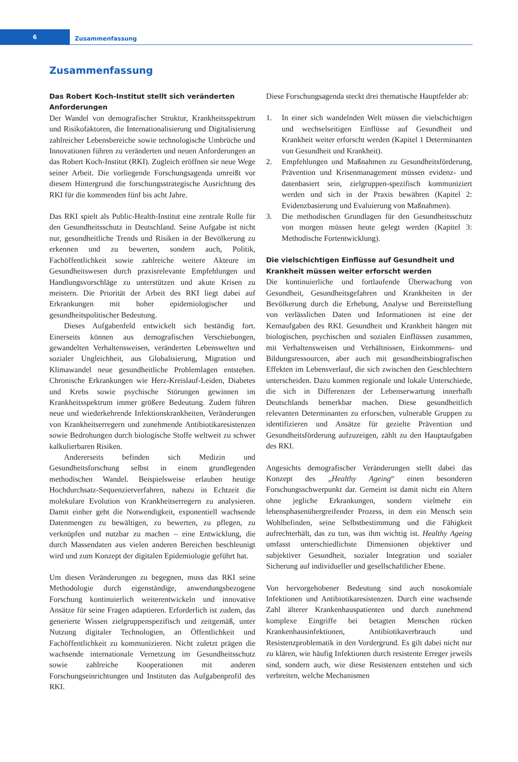6
Zusammenfassung
Zusammenfassung
Das Robert Koch-Institut stellt sich veränderten Anforderungen
Der Wandel von demografischer Struktur, Krankheitsspektrum und Risikofaktoren, die Internationalisierung und Digitalisierung zahlreicher Lebensbereiche sowie technologische Umbrüche und Innovationen führen zu veränderten und neuen Anforderungen an das Robert Koch-Institut (RKI). Zugleich eröffnen sie neue Wege seiner Arbeit. Die vorliegende Forschungsagenda umreißt vor diesem Hintergrund die forschungsstrategische Ausrichtung des RKI für die kommenden fünf bis acht Jahre.
Das RKI spielt als Public-Health-Institut eine zentrale Rolle für den Gesundheitsschutz in Deutschland. Seine Aufgabe ist nicht nur, gesundheitliche Trends und Risiken in der Bevölkerung zu erkennen und zu bewerten, sondern auch, Politik, Fachöffentlichkeit sowie zahlreiche weitere Akteure im Gesundheitswesen durch praxisrelevante Empfehlungen und Handlungsvorschläge zu unterstützen und akute Krisen zu meistern. Die Priorität der Arbeit des RKI liegt dabei auf Erkrankungen mit hoher epidemiologischer und gesundheitspolitischer Bedeutung.
Dieses Aufgabenfeld entwickelt sich beständig fort. Einerseits können aus demografischen Verschiebungen, gewandelten Verhaltensweisen, veränderten Lebenswelten und sozialer Ungleichheit, aus Globalisierung, Migration und Klimawandel neue gesundheitliche Problemlagen entstehen. Chronische Erkrankungen wie Herz-Kreislauf-Leiden, Diabetes und Krebs sowie psychische Störungen gewinnen im Krankheitsspektrum immer größere Bedeutung. Zudem führen neue und wiederkehrende Infektionskrankheiten, Veränderungen von Krankheitserregern und zunehmende Antibiotikaresistenzen sowie Bedrohungen durch biologische Stoffe weltweit zu schwer kalkulierbaren Risiken.
Andererseits befinden sich Medizin und Gesundheitsforschung selbst in einem grundlegenden methodischen Wandel. Beispielsweise erlauben heutige Hochdurchsatz-Sequenzierverfahren, nahezu in Echtzeit die molekulare Evolution von Krankheitserregern zu analysieren. Damit einher geht die Notwendigkeit, exponentiell wachsende Datenmengen zu bewältigen, zu bewerten, zu pflegen, zu verknüpfen und nutzbar zu machen – eine Entwicklung, die durch Massendaten aus vielen anderen Bereichen beschleunigt wird und zum Konzept der digitalen Epidemiologie geführt hat.
Um diesen Veränderungen zu begegnen, muss das RKI seine Methodologie durch eigenständige, anwendungsbezogene Forschung kontinuierlich weiterentwickeln und innovative Ansätze für seine Fragen adaptieren. Erforderlich ist zudem, das generierte Wissen zielgruppenspezifisch und zeitgemäß, unter Nutzung digitaler Technologien, an Öffentlichkeit und Fachöffentlichkeit zu kommunizieren. Nicht zuletzt prägen die wachsende internationale Vernetzung im Gesundheitsschutz sowie zahlreiche Kooperationen mit anderen Forschungseinrichtungen und Instituten das Aufgabenprofil des RKI.
Diese Forschungsagenda steckt drei thematische Hauptfelder ab:
1. In einer sich wandelnden Welt müssen die vielschichtigen und wechselseitigen Einflüsse auf Gesundheit und Krankheit weiter erforscht werden (Kapitel 1 Determinanten von Gesundheit und Krankheit).
2. Empfehlungen und Maßnahmen zu Gesundheitsförderung, Prävention und Krisenmanagement müssen evidenz- und datenbasiert sein, zielgruppen-spezifisch kommuniziert werden und sich in der Praxis bewähren (Kapitel 2: Evidenzbasierung und Evaluierung von Maßnahmen).
3. Die methodischen Grundlagen für den Gesundheitsschutz von morgen müssen heute gelegt werden (Kapitel 3: Methodische Fortentwicklung).
Die vielschichtigen Einflüsse auf Gesundheit und Krankheit müssen weiter erforscht werden
Die kontinuierliche und fortlaufende Überwachung von Gesundheit, Gesundheitsgefahren und Krankheiten in der Bevölkerung durch die Erhebung, Analyse und Bereitstellung von verlässlichen Daten und Informationen ist eine der Kernaufgaben des RKI. Gesundheit und Krankheit hängen mit biologischen, psychischen und sozialen Einflüssen zusammen, mit Verhaltensweisen und Verhältnissen, Einkommens- und Bildungsressourcen, aber auch mit gesundheitsbiografischen Effekten im Lebensverlauf, die sich zwischen den Geschlechtern unterscheiden. Dazu kommen regionale und lokale Unterschiede, die sich in Differenzen der Lebenserwartung innerhalb Deutschlands bemerkbar machen. Diese gesundheitlich relevanten Determinanten zu erforschen, vulnerable Gruppen zu identifizieren und Ansätze für gezielte Prävention und Gesundheitsförderung aufzuzeigen, zählt zu den Hauptaufgaben des RKI.
Angesichts demografischer Veränderungen stellt dabei das Konzept des „Healthy Ageing“ einen besonderen Forschungsschwerpunkt dar. Gemeint ist damit nicht ein Altern ohne jegliche Erkrankungen, sondern vielmehr ein lebensphasenübergreifender Prozess, in dem ein Mensch sein Wohlbefinden, seine Selbstbestimmung und die Fähigkeit aufrechterhält, das zu tun, was ihm wichtig ist. Healthy Ageing umfasst unterschiedlichste Dimensionen objektiver und subjektiver Gesundheit, sozialer Integration und sozialer Sicherung auf individueller und gesellschaftlicher Ebene.
Von hervorgehobener Bedeutung sind auch nosokomiale Infektionen und Antibiotikaresistenzen. Durch eine wachsende Zahl älterer Krankenhauspatienten und durch zunehmend komplexe Eingriffe bei betagten Menschen rücken Krankenhausinfektionen, Antibiotikaverbrauch und Resistenzproblematik in den Vordergrund. Es gilt dabei nicht nur zu klären, wie häufig Infektionen durch resistente Erreger jeweils sind, sondern auch, wie diese Resistenzen entstehen und sich verbreiten, welche Mechanismen